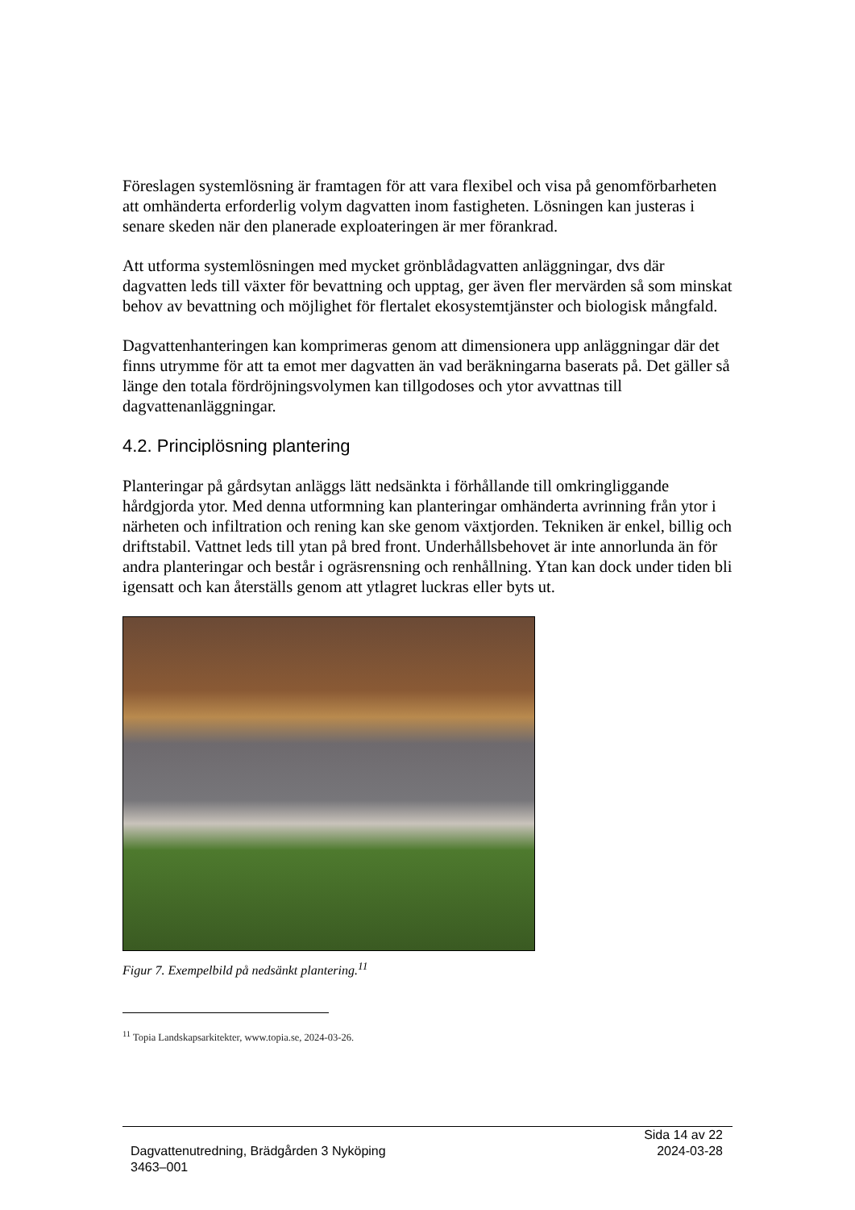Föreslagen systemlösning är framtagen för att vara flexibel och visa på genomförbarheten att omhänderta erforderlig volym dagvatten inom fastigheten. Lösningen kan justeras i senare skeden när den planerade exploateringen är mer förankrad.
Att utforma systemlösningen med mycket grönblådagvatten anläggningar, dvs där dagvatten leds till växter för bevattning och upptag, ger även fler mervärden så som minskat behov av bevattning och möjlighet för flertalet ekosystemtjänster och biologisk mångfald.
Dagvattenhanteringen kan komprimeras genom att dimensionera upp anläggningar där det finns utrymme för att ta emot mer dagvatten än vad beräkningarna baserats på. Det gäller så länge den totala fördröjningsvolymen kan tillgodoses och ytor avvattnas till dagvattenanläggningar.
4.2. Principlösning plantering
Planteringar på gårdsytan anläggs lätt nedsänkta i förhållande till omkringliggande hårdgjorda ytor. Med denna utformning kan planteringar omhänderta avrinning från ytor i närheten och infiltration och rening kan ske genom växtjorden. Tekniken är enkel, billig och driftstabil. Vattnet leds till ytan på bred front. Underhållsbehovet är inte annorlunda än för andra planteringar och består i ogräsrensning och renhållning. Ytan kan dock under tiden bli igensatt och kan återställs genom att ytlagret luckras eller byts ut.
Figur 7. Exempelbild på nedsänkt plantering.<sup>11</sup>
<sup>11</sup> Topia Landskapsarkitekter, www.topia.se, 2024-03-26.
Sida 14 av 22
2024-03-28
Dagvattenutredning, Brädgården 3 Nyköping
3463–001